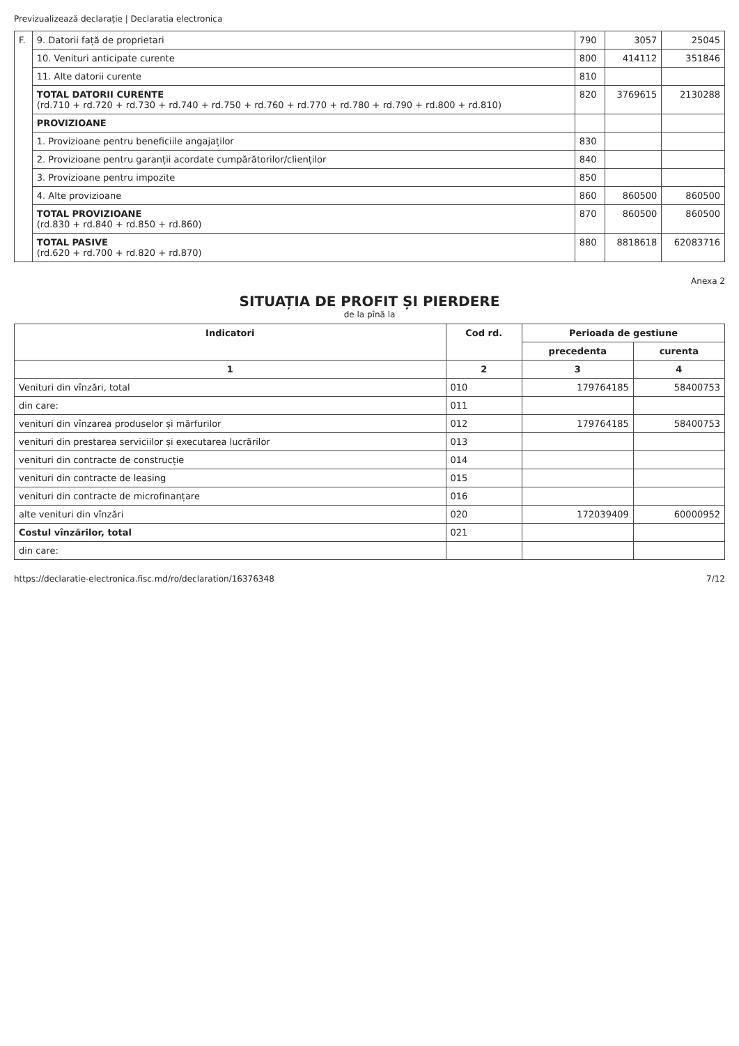Previzualizează declarație | Declaratia electronica
| F. | 9. Datorii față de proprietari | 790 | 3057 | 25045 |
| | 10. Venituri anticipate curente | 800 | 414112 | 351846 |
| | 11. Alte datorii curente | 810 | | |
| | TOTAL DATORII CURENTE (rd.710 + rd.720 + rd.730 + rd.740 + rd.750 + rd.760 + rd.770 + rd.780 + rd.790 + rd.800 + rd.810) | 820 | 3769615 | 2130288 |
| | PROVIZIOANE | | | |
| | 1. Provizioane pentru beneficiile angajaților | 830 | | |
| | 2. Provizioane pentru garanții acordate cumpărătorilor/clienților | 840 | | |
| | 3. Provizioane pentru impozite | 850 | | |
| | 4. Alte provizioane | 860 | 860500 | 860500 |
| | TOTAL PROVIZIOANE (rd.830 + rd.840 + rd.850 + rd.860) | 870 | 860500 | 860500 |
| | TOTAL PASIVE (rd.620 + rd.700 + rd.820 + rd.870) | 880 | 8818618 | 6208371​6 |
Anexa 2
SITUAȚIA DE PROFIT ȘI PIERDERE
de la pînă la
| Indicatori | Cod rd. | Perioada de gestiune | |
| --- | --- | --- | --- |
| | | precedenta | curenta |
| 1 | 2 | 3 | 4 |
| Venituri din vînzări, total | 010 | 179764185 | 58400753 |
| din care: | 011 | | |
| venituri din vînzarea produselor și mărfurilor | 012 | 179764185 | 58400753 |
| venituri din prestarea serviciilor și executarea lucrărilor | 013 | | |
| venituri din contracte de construcție | 014 | | |
| venituri din contracte de leasing | 015 | | |
| venituri din contracte de microfinanțare | 016 | | |
| alte venituri din vînzări | 020 | 172039409 | 60000952 |
| Costul vînzărilor, total | 021 | | |
| din care: | | | |
https://declaratie-electronica.fisc.md/ro/declaration/16376348 7/12